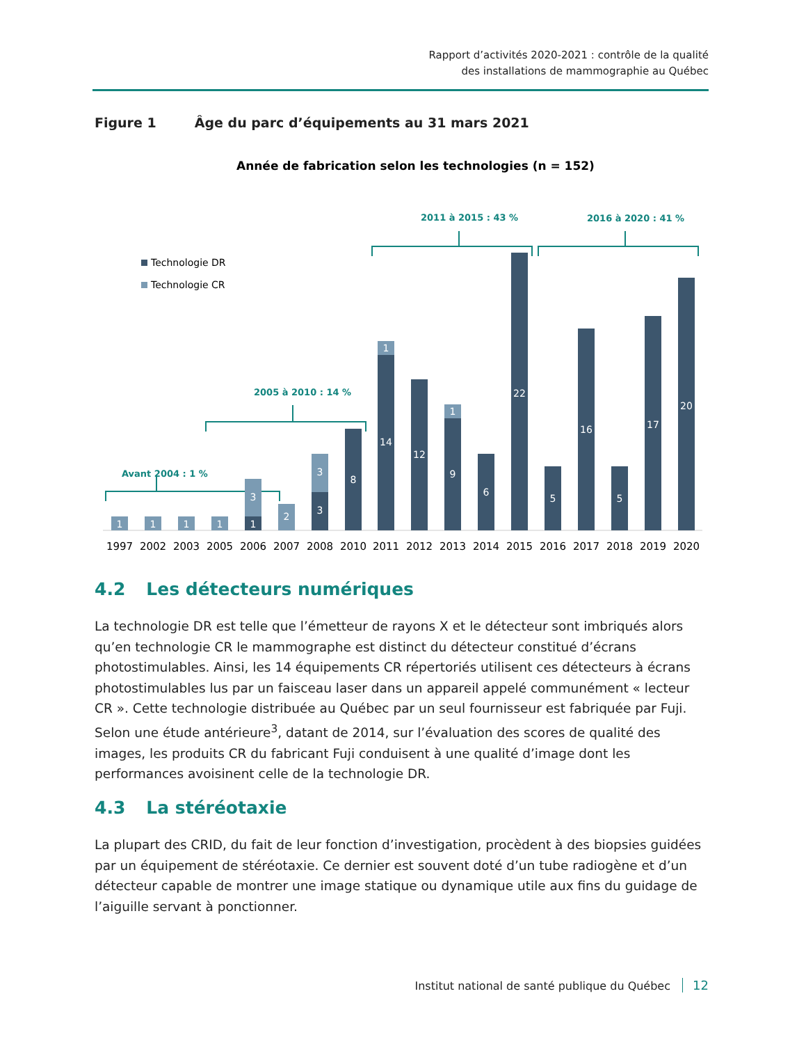Rapport d’activités 2020-2021 : contrôle de la qualité
des installations de mammographie au Québec
Figure 1 Âge du parc d’équipements au 31 mars 2021
Année de fabrication selon les technologies (n = 152)
Technologie DR
Technologie CR
Avant 2004 : 1 %
2005 à 2010 : 14 %
2011 à 2015 : 43 %
2016 à 2020 : 41 %
1
1
1
1
3
1
2
3
3
8
1
14
12
1
9
6
22
5
16
5
17
20
1997
2002
2003
2005
2006
2007
2008
2010
2011
2012
2013
2014
2015
2016
2017
2018
2019
2020
4.2 Les détecteurs numériques
La technologie DR est telle que l’émetteur de rayons X et le détecteur sont imbriqués alors qu’en technologie CR le mammographe est distinct du détecteur constitué d’écrans photostimulables. Ainsi, les 14 équipements CR répertoriés utilisent ces détecteurs à écrans photostimulables lus par un faisceau laser dans un appareil appelé communément « lecteur CR ». Cette technologie distribuée au Québec par un seul fournisseur est fabriquée par Fuji. Selon une étude antérieure<sup>3</sup>, datant de 2014, sur l’évaluation des scores de qualité des images, les produits CR du fabricant Fuji conduisent à une qualité d’image dont les performances avoisinent celle de la technologie DR.
4.3 La stéréotaxie
La plupart des CRID, du fait de leur fonction d’investigation, procèdent à des biopsies guidées par un équipement de stéréotaxie. Ce dernier est souvent doté d’un tube radiogène et d’un détecteur capable de montrer une image statique ou dynamique utile aux fins du guidage de l’aiguille servant à ponctionner.
Institut national de santé publique du Québec 12